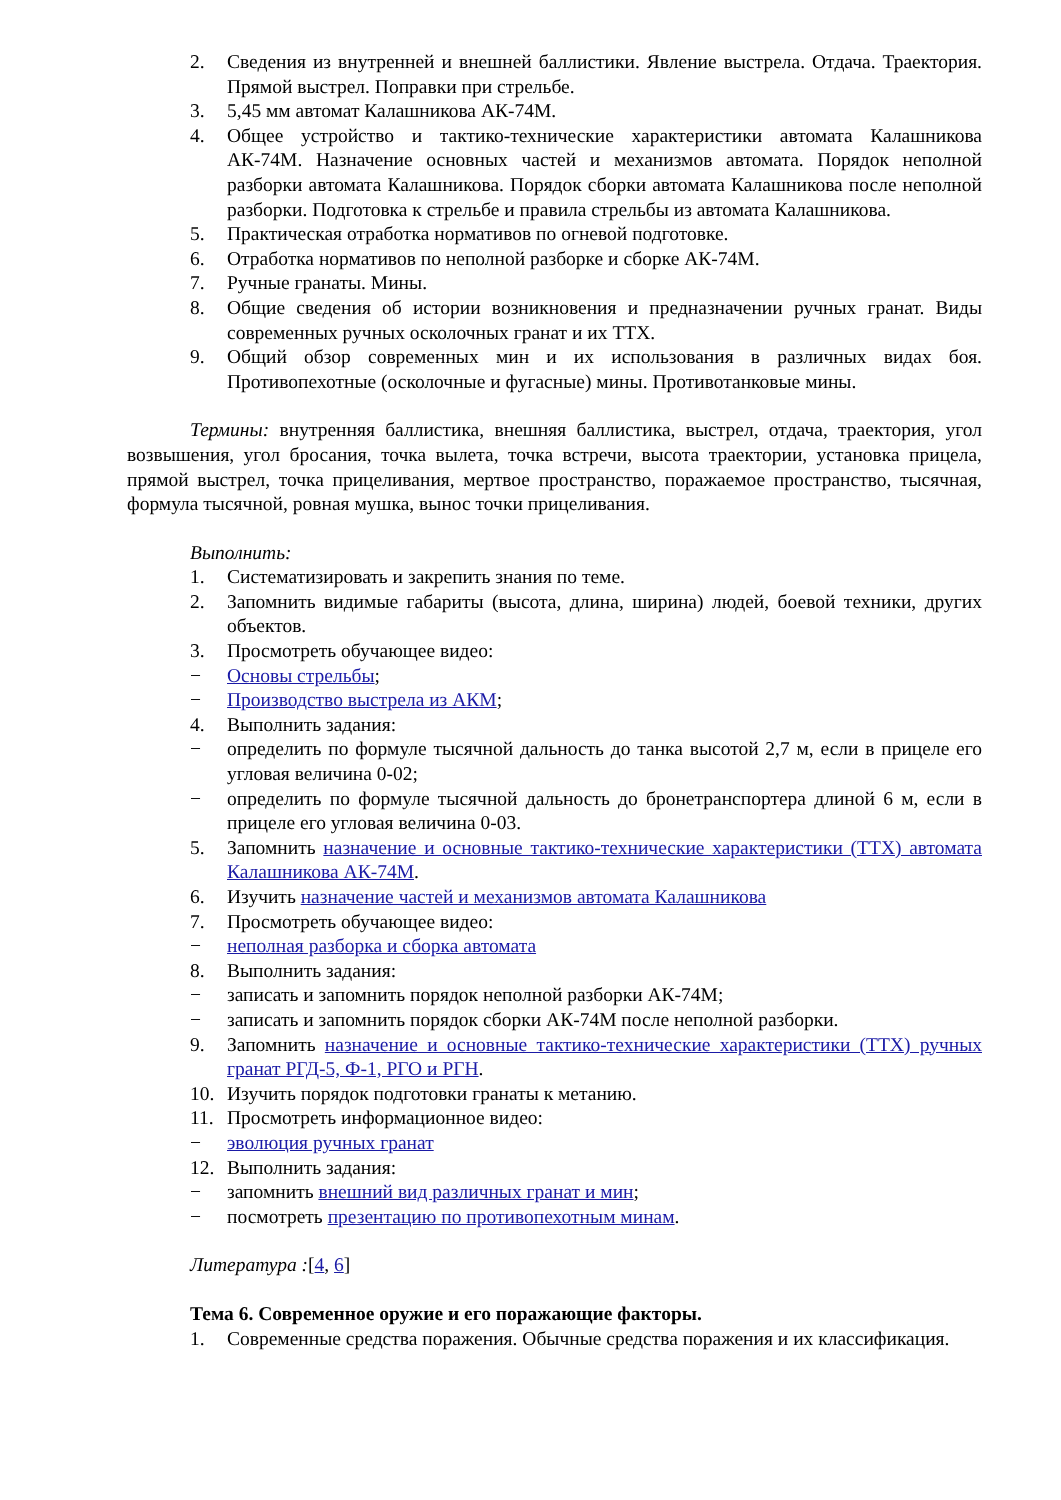2. Сведения из внутренней и внешней баллистики. Явление выстрела. Отдача. Траектория. Прямой выстрел. Поправки при стрельбе.
3. 5,45 мм автомат Калашникова АК-74М.
4. Общее устройство и тактико-технические характеристики автомата Калашникова АК-74М. Назначение основных частей и механизмов автомата. Порядок неполной разборки автомата Калашникова. Порядок сборки автомата Калашникова после неполной разборки. Подготовка к стрельбе и правила стрельбы из автомата Калашникова.
5. Практическая отработка нормативов по огневой подготовке.
6. Отработка нормативов по неполной разборке и сборке АК-74М.
7. Ручные гранаты. Мины.
8. Общие сведения об истории возникновения и предназначении ручных гранат. Виды современных ручных осколочных гранат и их ТТХ.
9. Общий обзор современных мин и их использования в различных видах боя. Противопехотные (осколочные и фугасные) мины. Противотанковые мины.
Термины: внутренняя баллистика, внешняя баллистика, выстрел, отдача, траектория, угол возвышения, угол бросания, точка вылета, точка встречи, высота траектории, установка прицела, прямой выстрел, точка прицеливания, мертвое пространство, поражаемое пространство, тысячная, формула тысячной, ровная мушка, вынос точки прицеливания.
Выполнить:
1. Систематизировать и закрепить знания по теме.
2. Запомнить видимые габариты (высота, длина, ширина) людей, боевой техники, других объектов.
3. Просмотреть обучающее видео:
− Основы стрельбы;
− Производство выстрела из АКМ;
4. Выполнить задания:
− определить по формуле тысячной дальность до танка высотой 2,7 м, если в прицеле его угловая величина 0-02;
− определить по формуле тысячной дальность до бронетранспортера длиной 6 м, если в прицеле его угловая величина 0-03.
5. Запомнить назначение и основные тактико-технические характеристики (ТТХ) автомата Калашникова АК-74М.
6. Изучить назначение частей и механизмов автомата Калашникова
7. Просмотреть обучающее видео:
− неполная разборка и сборка автомата
8. Выполнить задания:
− записать и запомнить порядок неполной разборки АК-74М;
− записать и запомнить порядок сборки АК-74М после неполной разборки.
9. Запомнить назначение и основные тактико-технические характеристики (ТТХ) ручных гранат РГД-5, Ф-1, РГО и РГН.
10. Изучить порядок подготовки гранаты к метанию.
11. Просмотреть информационное видео:
− эволюция ручных гранат
12. Выполнить задания:
− запомнить внешний вид различных гранат и мин;
− посмотреть презентацию по противопехотным минам.
Литература :[4, 6]
Тема 6. Современное оружие и его поражающие факторы.
1. Современные средства поражения. Обычные средства поражения и их классификация.